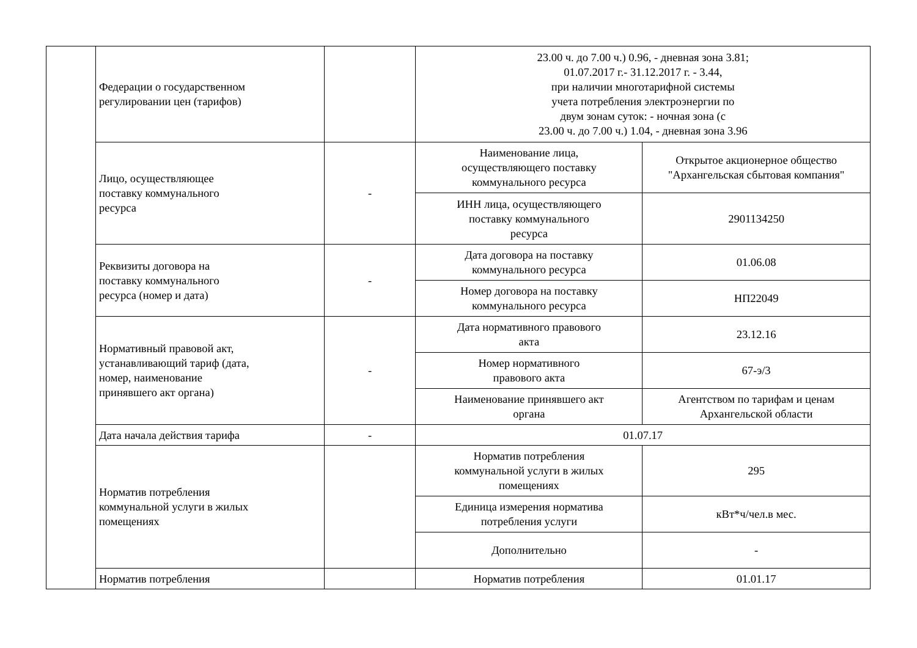| | Федерации о государственном регулировании цен (тарифов) | | 23.00 ч. до 7.00 ч.) 0.96, - дневная зона 3.81; 01.07.2017 г.- 31.12.2017 г. - 3.44, при наличии многотарифной системы учета потребления электроэнергии по двум зонам суток: - ночная зона (с 23.00 ч. до 7.00 ч.) 1.04, - дневная зона 3.96 | |
| | Лицо, осуществляющее поставку коммунального ресурса | - | Наименование лица, осуществляющего поставку коммунального ресурса | Открытое акционерное общество "Архангельская сбытовая компания" |
| | | | ИНН лица, осуществляющего поставку коммунального ресурса | 2901134250 |
| | Реквизиты договора на поставку коммунального ресурса (номер и дата) | - | Дата договора на поставку коммунального ресурса | 01.06.08 |
| | | | Номер договора на поставку коммунального ресурса | НП22049 |
| | Нормативный правовой акт, устанавливающий тариф (дата, номер, наименование принявшего акт органа) | - | Дата нормативного правового акта | 23.12.16 |
| | | | Номер нормативного правового акта | 67-э/3 |
| | | | Наименование принявшего акт органа | Агентством по тарифам и ценам Архангельской области |
| | Дата начала действия тарифа | - | 01.07.17 | |
| | Норматив потребления коммунальной услуги в жилых помещениях | | Норматив потребления коммунальной услуги в жилых помещениях | 295 |
| | | | Единица измерения норматива потребления услуги | кВт*ч/чел.в мес. |
| | | | Дополнительно | - |
| | Норматив потребления | | Норматив потребления | 01.01.17 |